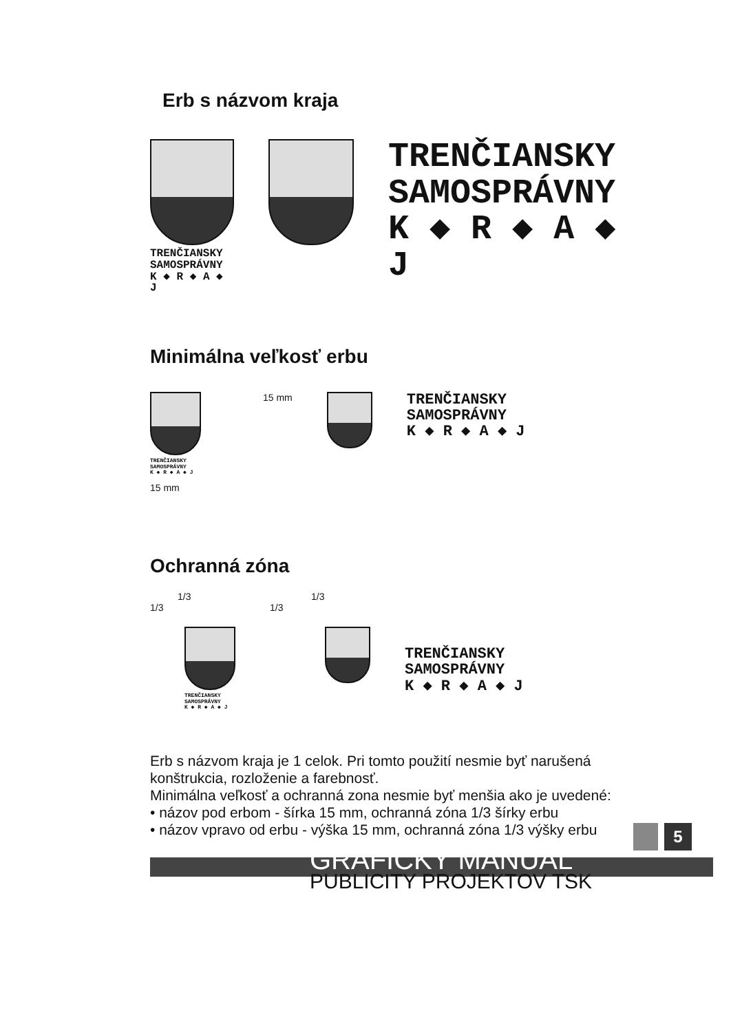Erb s názvom kraja
TRENČIANSKY
SAMOSPRÁVNY
K ◆ R ◆ A ◆ J
TRENČIANSKY
SAMOSPRÁVNY
K ◆ R ◆ A ◆ J
Minimálna veľkosť erbu
TRENČIANSKY
SAMOSPRÁVNY
K ◆ R ◆ A ◆ J
15 mm
15 mm
TRENČIANSKY
SAMOSPRÁVNY
K ◆ R ◆ A ◆ J
Ochranná zóna
1/3
1/3
TRENČIANSKY
SAMOSPRÁVNY
K ◆ R ◆ A ◆ J
1/3
1/3
TRENČIANSKY
SAMOSPRÁVNY
K ◆ R ◆ A ◆ J
Erb s názvom kraja je 1 celok. Pri tomto použití nesmie byť narušená konštrukcia, rozloženie a farebnosť.
Minimálna veľkosť a ochranná zona nesmie byť menšia ako je uvedené:
• názov pod erbom - šírka 15 mm, ochranná zóna 1/3 šírky erbu
• názov vpravo od erbu - výška 15 mm, ochranná zóna 1/3 výšky erbu
5
GRAFICKÝ MANUÁL
PUBLICITY PROJEKTOV TSK